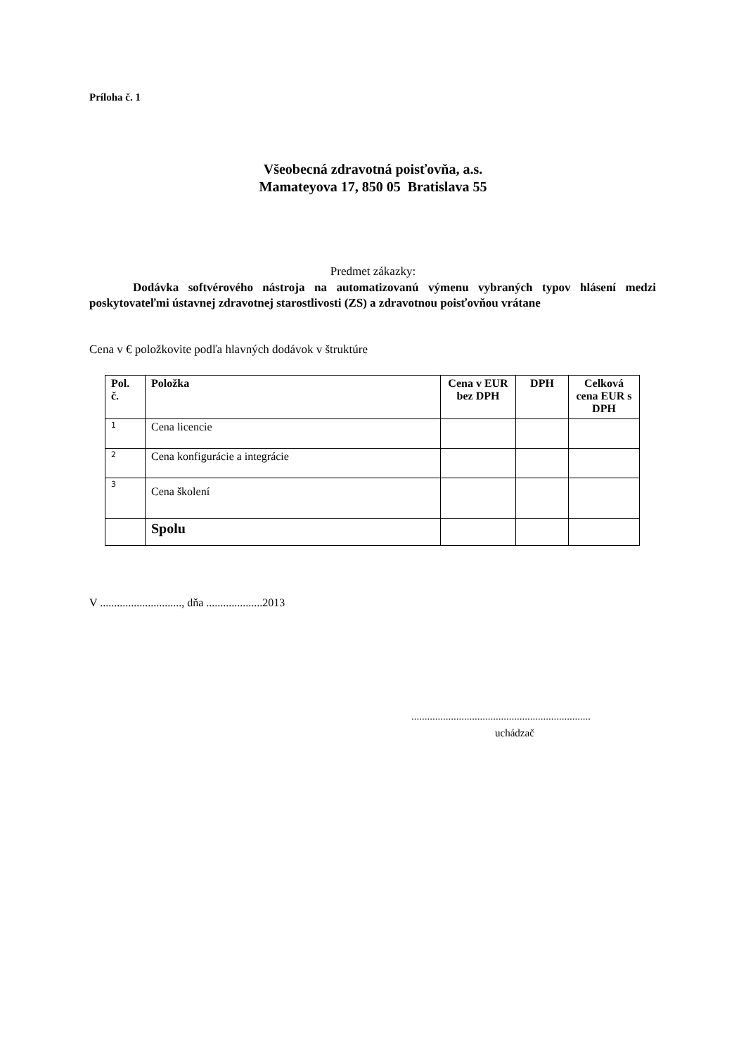Príloha č. 1
Všeobecná zdravotná poisťovňa, a.s.
Mamateyova 17, 850 05 Bratislava 55
Predmet zákazky:
Dodávka softvérového nástroja na automatizovanú výmenu vybraných typov hlásení medzi poskytovateľmi ústavnej zdravotnej starostlivosti (ZS) a zdravotnou poisťovňou vrátane
Cena v € položkovite podľa hlavných dodávok v štruktúre
| Pol. č. | Položka | Cena v EUR bez DPH | DPH | Celková cena EUR s DPH |
| --- | --- | --- | --- | --- |
| 1 | Cena licencie | | | |
| 2 | Cena konfigurácie a integrácie | | | |
| 3 | Cena školení | | | |
| | Spolu | | | |
V ............................., dňa ....................2013
....................................................................
uchádzač